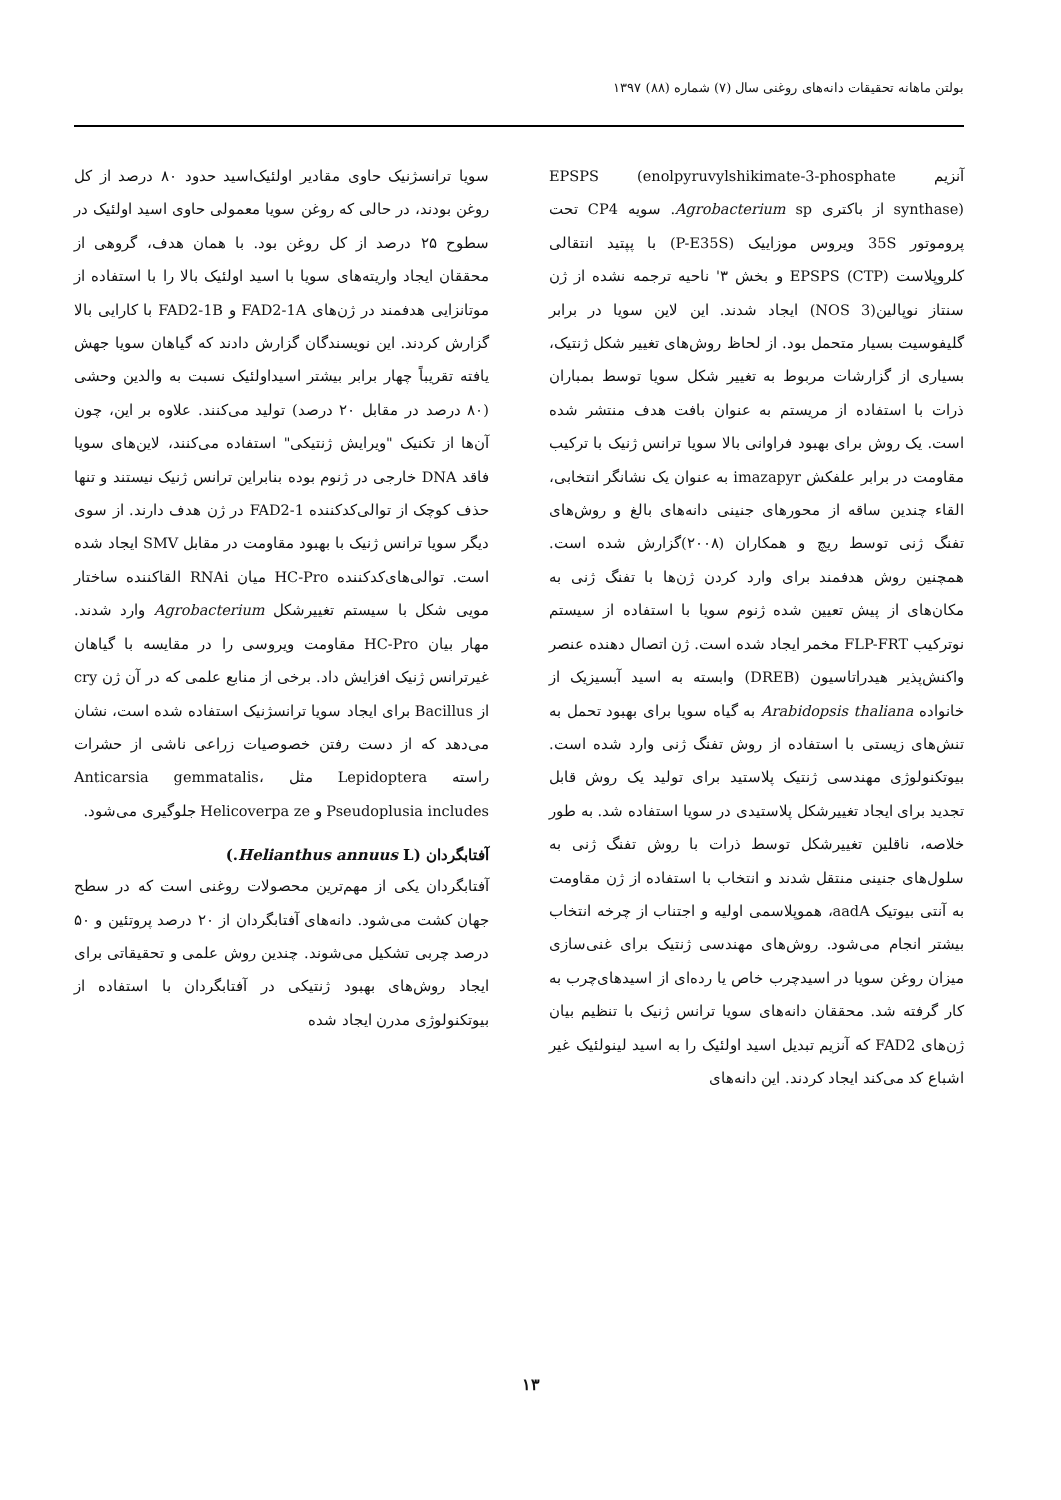بولتن ماهانه تحقیقات دانه‌های روغنی سال (۷) شماره (۸۸) ۱۳۹۷
آنزیم EPSPS (enolpyruvylshikimate-3-phosphate synthase) از باکتری Agrobacterium sp. سویه CP4 تحت پروموتور 35S ویروس موزاییک (P-E35S) با پپتید انتقالی کلروپلاست (CTP) EPSPS و بخش ۳' ناحیه ترجمه نشده از ژن سنتاز نوپالین(NOS 3) ایجاد شدند. این لاین سویا در برابر گلیفوسیت بسیار متحمل بود. از لحاظ روش‌های تغییر شکل ژنتیک، بسیاری از گزارشات مربوط به تغییر شکل سویا توسط بمباران ذرات با استفاده از مریستم به عنوان بافت هدف منتشر شده است. یک روش برای بهبود فراوانی بالا سویا ترانس ژنیک با ترکیب مقاومت در برابر علفکش imazapyr به عنوان یک نشانگر انتخابی، القاء چندین ساقه از محورهای جنینی دانه‌های بالغ و روش‌های تفنگ ژنی توسط ریچ و همکاران (۲۰۰۸)گزارش شده است. همچنین روش هدفمند برای وارد کردن ژن‌ها با تفنگ ژنی به مکان‌های از پیش تعیین شده ژنوم سویا با استفاده از سیستم نوترکیب FLP-FRT مخمر ایجاد شده است. ژن اتصال دهنده عنصر واکنش‌پذیر هیدراتاسیون (DREB) وابسته به اسید آبسیزیک از خانواده Arabidopsis thaliana به گیاه سویا برای بهبود تحمل به تنش‌های زیستی با استفاده از روش تفنگ ژنی وارد شده است. بیوتکنولوژی مهندسی ژنتیک پلاستید برای تولید یک روش قابل تجدید برای ایجاد تغییرشکل پلاستیدی در سویا استفاده شد. به طور خلاصه، ناقلین تغییرشکل توسط ذرات با روش تفنگ ژنی به سلول‌های جنینی منتقل شدند و انتخاب با استفاده از ژن مقاومت به آنتی بیوتیک aadA، هموپلاسمی اولیه و اجتناب از چرخه انتخاب بیشتر انجام می‌شود. روش‌های مهندسی ژنتیک برای غنی‌سازی میزان روغن سویا در اسیدچرب خاص یا رده‌ای از اسیدهای‌چرب به کار گرفته شد. محققان دانه‌های سویا ترانس ژنیک با تنظیم بیان ژن‌های FAD2 که آنزیم تبدیل اسید اولئیک را به اسید لینولئیک غیر اشباع کد می‌کند ایجاد کردند. این دانه‌های
سویا ترانسژنیک حاوی مقادیر اولئیک‌اسید حدود ۸۰ درصد از کل روغن بودند، در حالی که روغن سویا معمولی حاوی اسید اولئیک در سطوح ۲۵ درصد از کل روغن بود. با همان هدف، گروهی از محققان ایجاد واریته‌های سویا با اسید اولئیک بالا را با استفاده از موتانزایی هدفمند در ژن‌های FAD2-1A و FAD2-1B با کارایی بالا گزارش کردند. این نویسندگان گزارش دادند که گیاهان سویا جهش یافته تقریباً چهار برابر بیشتر اسیداولئیک نسبت به والدین وحشی (۸۰ درصد در مقابل ۲۰ درصد) تولید می‌کنند. علاوه بر این، چون آن‌ها از تکنیک "ویرایش ژنتیکی" استفاده می‌کنند، لاین‌های سویا فاقد DNA خارجی در ژنوم بوده بنابراین ترانس ژنیک نیستند و تنها حذف کوچک از توالی‌کدکننده FAD2-1 در ژن هدف دارند. از سوی دیگر سویا ترانس ژنیک با بهبود مقاومت در مقابل SMV ایجاد شده است. توالی‌های‌کدکننده HC-Pro میان RNAi القاکننده ساختار مویی شکل با سیستم تغییرشکل Agrobacterium وارد شدند. مهار بیان HC-Pro مقاومت ویروسی را در مقایسه با گیاهان غیرترانس ژنیک افزایش داد. برخی از منابع علمی که در آن ژن cry از Bacillus برای ایجاد سویا ترانسژنیک استفاده شده است، نشان می‌دهد که از دست رفتن خصوصیات زراعی ناشی از حشرات راسته Lepidoptera مثل Anticarsia gemmatalis، Pseudoplusia includes و Helicoverpa ze جلوگیری می‌شود.
آفتابگردان (Helianthus annuus L.)
آفتابگردان یکی از مهم‌ترین محصولات روغنی است که در سطح جهان کشت می‌شود. دانه‌های آفتابگردان از ۲۰ درصد پروتئین و ۵۰ درصد چربی تشکیل می‌شوند. چندین روش علمی و تحقیقاتی برای ایجاد روش‌های بهبود ژنتیکی در آفتابگردان با استفاده از بیوتکنولوژی مدرن ایجاد شده
۱۳